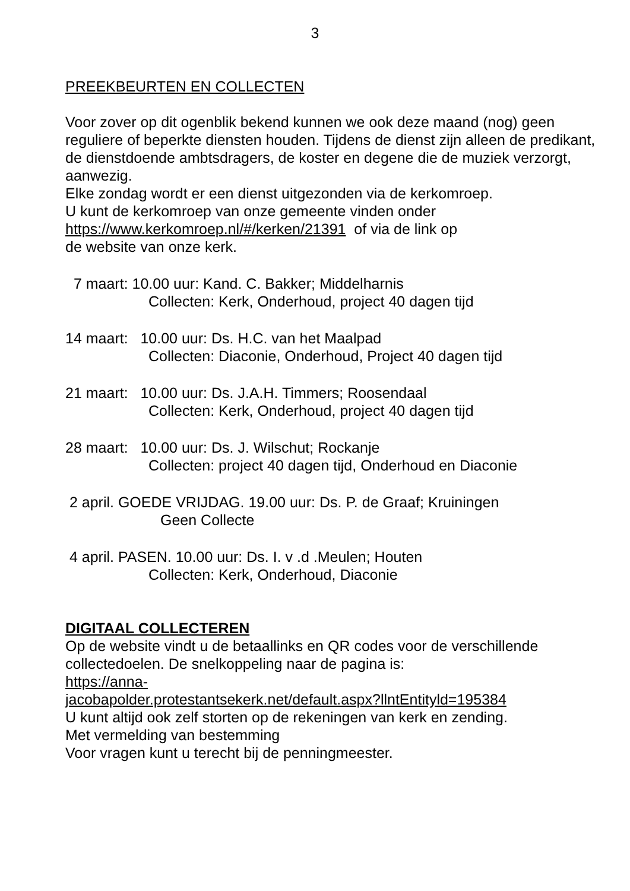3
PREEKBEURTEN EN COLLECTEN
Voor zover op dit ogenblik bekend kunnen we ook deze maand (nog) geen reguliere of beperkte diensten houden. Tijdens de dienst zijn alleen de predikant, de dienstdoende ambtsdragers, de koster en degene die de muziek verzorgt, aanwezig.
Elke zondag wordt er een dienst uitgezonden via de kerkomroep.
U kunt de kerkomroep van onze gemeente vinden onder
https://www.kerkomroep.nl/#/kerken/21391 of via de link op
de website van onze kerk.
7 maart: 10.00 uur: Kand. C. Bakker; Middelharnis
Collecten: Kerk, Onderhoud, project 40 dagen tijd
14 maart: 10.00 uur: Ds. H.C. van het Maalpad
Collecten: Diaconie, Onderhoud, Project 40 dagen tijd
21 maart: 10.00 uur: Ds. J.A.H. Timmers; Roosendaal
Collecten: Kerk, Onderhoud, project 40 dagen tijd
28 maart: 10.00 uur: Ds. J. Wilschut; Rockanje
Collecten: project 40 dagen tijd, Onderhoud en Diaconie
2 april. GOEDE VRIJDAG. 19.00 uur: Ds. P. de Graaf; Kruiningen
Geen Collecte
4 april. PASEN. 10.00 uur: Ds. I. v .d .Meulen; Houten
Collecten: Kerk, Onderhoud, Diaconie
DIGITAAL COLLECTEREN
Op de website vindt u de betaallinks en QR codes voor de verschillende collectedoelen. De snelkoppeling naar de pagina is:
https://anna-
jacobapolder.protestantsekerk.net/default.aspx?llntEntityld=195384
U kunt altijd ook zelf storten op de rekeningen van kerk en zending.
Met vermelding van bestemming
Voor vragen kunt u terecht bij de penningmeester.